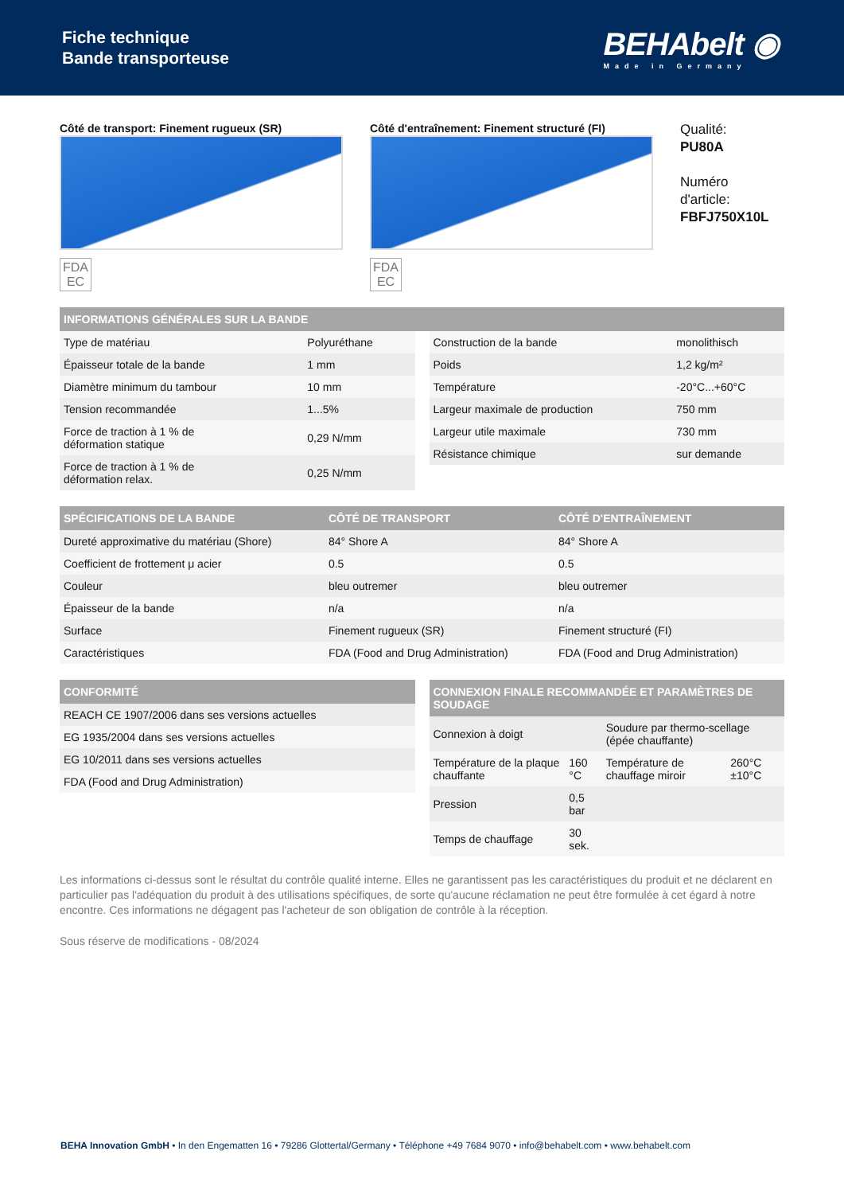Fiche technique
Bande transporteuse
BEHAbelt ◉
Made in Germany
Côté de transport: Finement rugueux (SR)
FDA
EC
Côté d'entraînement: Finement structuré (FI)
FDA
EC
Qualité:
PU80A
Numéro
d'article:
FBFJ750X10L
| INFORMATIONS GÉNÉRALES SUR LA BANDE |
| --- |
| Type de matériau | Polyuréthane |
| Épaisseur totale de la bande | 1 mm |
| Diamètre minimum du tambour | 10 mm |
| Tension recommandée | 1...5% |
| Force de traction à 1 % de déformation statique | 0,29 N/mm |
| Force de traction à 1 % de déformation relax. | 0,25 N/mm |
| Construction de la bande | monolithisch |
| Poids | 1,2 kg/m² |
| Température | -20°C...+60°C |
| Largeur maximale de production | 750 mm |
| Largeur utile maximale | 730 mm |
| Résistance chimique | sur demande |
| SPÉCIFICATIONS DE LA BANDE | CÔTÉ DE TRANSPORT | CÔTÉ D'ENTRAÎNEMENT |
| --- | --- | --- |
| Dureté approximative du matériau (Shore) | 84° Shore A | 84° Shore A |
| Coefficient de frottement μ acier | 0.5 | 0.5 |
| Couleur | bleu outremer | bleu outremer |
| Épaisseur de la bande | n/a | n/a |
| Surface | Finement rugueux (SR) | Finement structuré (FI) |
| Caractéristiques | FDA (Food and Drug Administration) | FDA (Food and Drug Administration) |
| CONFORMITÉ |
| --- |
| REACH CE 1907/2006 dans ses versions actuelles |
| EG 1935/2004 dans ses versions actuelles |
| EG 10/2011 dans ses versions actuelles |
| FDA (Food and Drug Administration) |
| CONNEXION FINALE RECOMMANDÉE ET PARAMÈTRES DE SOUDAGE | | | |
| --- | --- | --- | --- |
| Connexion à doigt | | Soudure par thermo-scellage (épée chauffante) | |
| Température de la plaque chauffante | 160 °C | Température de chauffage miroir | 260°C ±10°C |
| Pression | 0,5 bar | | |
| Temps de chauffage | 30 sek. | | |
Les informations ci-dessus sont le résultat du contrôle qualité interne. Elles ne garantissent pas les caractéristiques du produit et ne déclarent en particulier pas l'adéquation du produit à des utilisations spécifiques, de sorte qu'aucune réclamation ne peut être formulée à cet égard à notre encontre. Ces informations ne dégagent pas l'acheteur de son obligation de contrôle à la réception.
Sous réserve de modifications - 08/2024
BEHA Innovation GmbH • In den Engematten 16 • 79286 Glottertal/Germany • Téléphone +49 7684 9070 • info@behabelt.com • www.behabelt.com